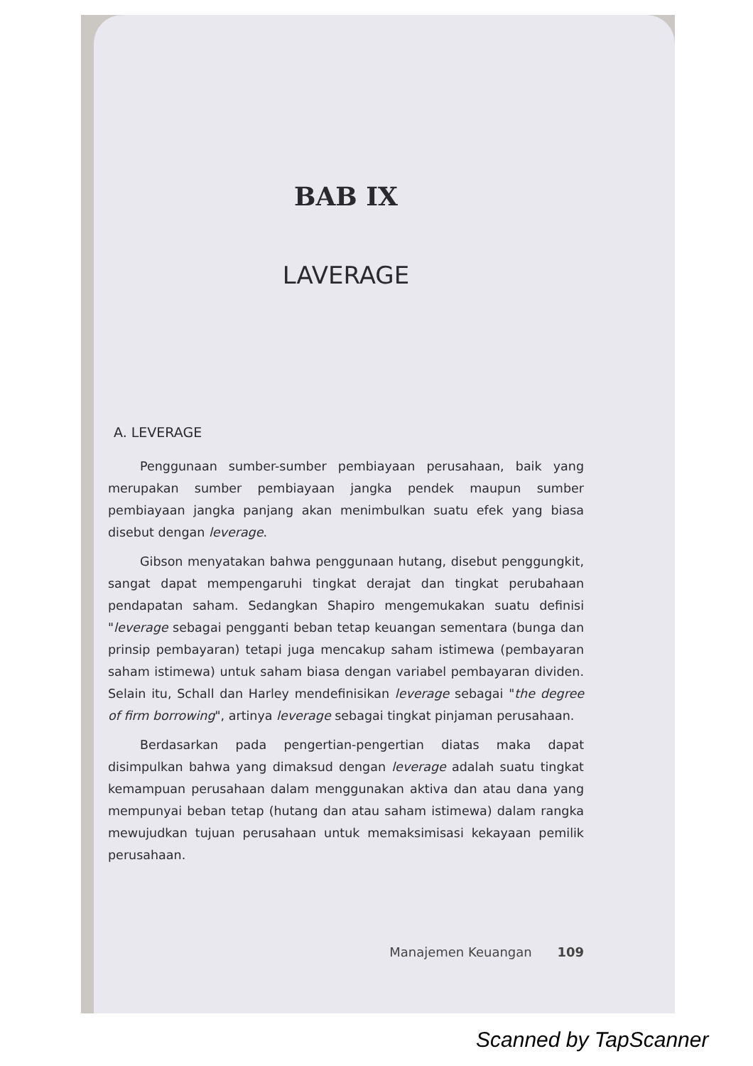BAB IX
LAVERAGE
A. LEVERAGE
Penggunaan sumber-sumber pembiayaan perusahaan, baik yang merupakan sumber pembiayaan jangka pendek maupun sumber pembiayaan jangka panjang akan menimbulkan suatu efek yang biasa disebut dengan leverage.
Gibson menyatakan bahwa penggunaan hutang, disebut penggungkit, sangat dapat mempengaruhi tingkat derajat dan tingkat perubahaan pendapatan saham. Sedangkan Shapiro mengemukakan suatu definisi "leverage sebagai pengganti beban tetap keuangan sementara (bunga dan prinsip pembayaran) tetapi juga mencakup saham istimewa (pembayaran saham istimewa) untuk saham biasa dengan variabel pembayaran dividen. Selain itu, Schall dan Harley mendefinisikan leverage sebagai "the degree of firm borrowing", artinya leverage sebagai tingkat pinjaman perusahaan.
Berdasarkan pada pengertian-pengertian diatas maka dapat disimpulkan bahwa yang dimaksud dengan leverage adalah suatu tingkat kemampuan perusahaan dalam menggunakan aktiva dan atau dana yang mempunyai beban tetap (hutang dan atau saham istimewa) dalam rangka mewujudkan tujuan perusahaan untuk memaksimisasi kekayaan pemilik perusahaan.
Manajemen Keuangan 109
Scanned by TapScanner